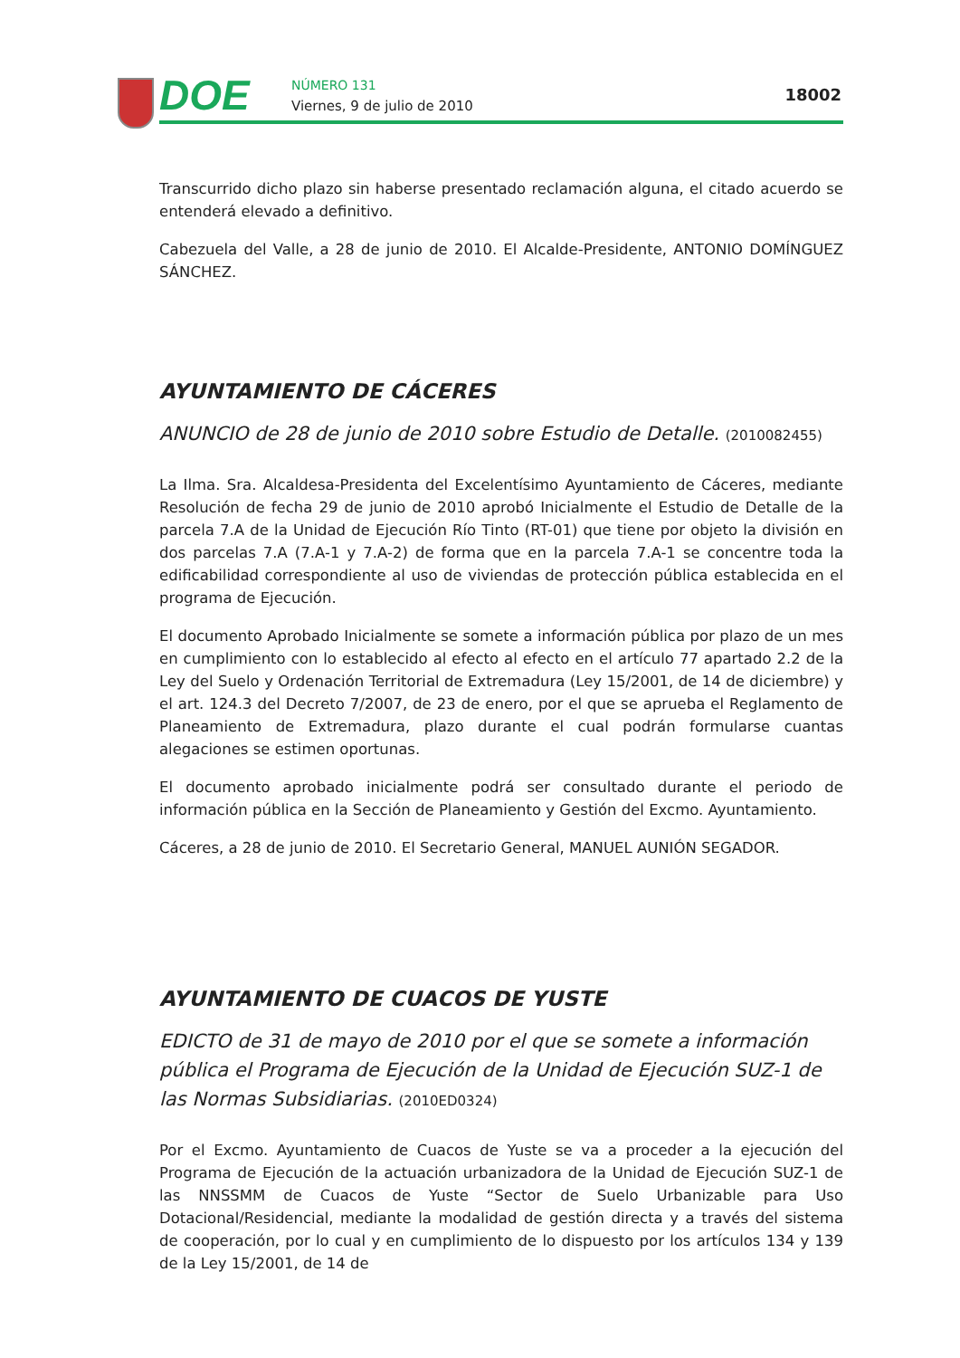DOE NÚMERO 131
Viernes, 9 de julio de 2010
18002
Transcurrido dicho plazo sin haberse presentado reclamación alguna, el citado acuerdo se entenderá elevado a definitivo.
Cabezuela del Valle, a 28 de junio de 2010. El Alcalde-Presidente, ANTONIO DOMÍNGUEZ SÁNCHEZ.
AYUNTAMIENTO DE CÁCERES
ANUNCIO de 28 de junio de 2010 sobre Estudio de Detalle. (2010082455)
La Ilma. Sra. Alcaldesa-Presidenta del Excelentísimo Ayuntamiento de Cáceres, mediante Resolución de fecha 29 de junio de 2010 aprobó Inicialmente el Estudio de Detalle de la parcela 7.A de la Unidad de Ejecución Río Tinto (RT-01) que tiene por objeto la división en dos parcelas 7.A (7.A-1 y 7.A-2) de forma que en la parcela 7.A-1 se concentre toda la edificabilidad correspondiente al uso de viviendas de protección pública establecida en el programa de Ejecución.
El documento Aprobado Inicialmente se somete a información pública por plazo de un mes en cumplimiento con lo establecido al efecto al efecto en el artículo 77 apartado 2.2 de la Ley del Suelo y Ordenación Territorial de Extremadura (Ley 15/2001, de 14 de diciembre) y el art. 124.3 del Decreto 7/2007, de 23 de enero, por el que se aprueba el Reglamento de Planeamiento de Extremadura, plazo durante el cual podrán formularse cuantas alegaciones se estimen oportunas.
El documento aprobado inicialmente podrá ser consultado durante el periodo de información pública en la Sección de Planeamiento y Gestión del Excmo. Ayuntamiento.
Cáceres, a 28 de junio de 2010. El Secretario General, MANUEL AUNIÓN SEGADOR.
AYUNTAMIENTO DE CUACOS DE YUSTE
EDICTO de 31 de mayo de 2010 por el que se somete a información pública el Programa de Ejecución de la Unidad de Ejecución SUZ-1 de las Normas Subsidiarias. (2010ED0324)
Por el Excmo. Ayuntamiento de Cuacos de Yuste se va a proceder a la ejecución del Programa de Ejecución de la actuación urbanizadora de la Unidad de Ejecución SUZ-1 de las NNSSMM de Cuacos de Yuste “Sector de Suelo Urbanizable para Uso Dotacional/Residencial, mediante la modalidad de gestión directa y a través del sistema de cooperación, por lo cual y en cumplimiento de lo dispuesto por los artículos 134 y 139 de la Ley 15/2001, de 14 de